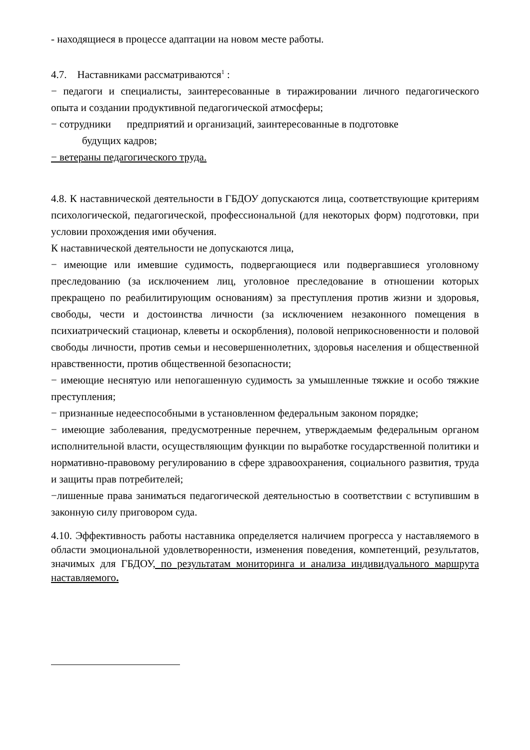- находящиеся в процессе адаптации на новом месте работы.
4.7. Наставниками рассматриваются<sup>1</sup> :
− педагоги и специалисты, заинтересованные в тиражировании личного педагогического опыта и создании продуктивной педагогической атмосферы;
− сотрудники предприятий и организаций, заинтересованные в подготовке
будущих кадров;
− ветераны педагогического труда.
4.8. К наставнической деятельности в ГБДОУ допускаются лица, соответствующие критериям психологической, педагогической, профессиональной (для некоторых форм) подготовки, при условии прохождения ими обучения.
К наставнической деятельности не допускаются лица,
− имеющие или имевшие судимость, подвергающиеся или подвергавшиеся уголовному преследованию (за исключением лиц, уголовное преследование в отношении которых прекращено по реабилитирующим основаниям) за преступления против жизни и здоровья, свободы, чести и достоинства личности (за исключением незаконного помещения в психиатрический стационар, клеветы и оскорбления), половой неприкосновенности и половой свободы личности, против семьи и несовершеннолетних, здоровья населения и общественной нравственности, против общественной безопасности;
− имеющие неснятую или непогашенную судимость за умышленные тяжкие и особо тяжкие преступления;
− признанные недееспособными в установленном федеральным законом порядке;
− имеющие заболевания, предусмотренные перечнем, утверждаемым федеральным органом исполнительной власти, осуществляющим функции по выработке государственной политики и нормативно-правовому регулированию в сфере здравоохранения, социального развития, труда и защиты прав потребителей;
−лишенные права заниматься педагогической деятельностью в соответствии с вступившим в законную силу приговором суда.
4.10. Эффективность работы наставника определяется наличием прогресса у наставляемого в области эмоциональной удовлетворенности, изменения поведения, компетенций, результатов, значимых для ГБДОУ, по результатам мониторинга и анализа индивидуального маршрута наставляемого.